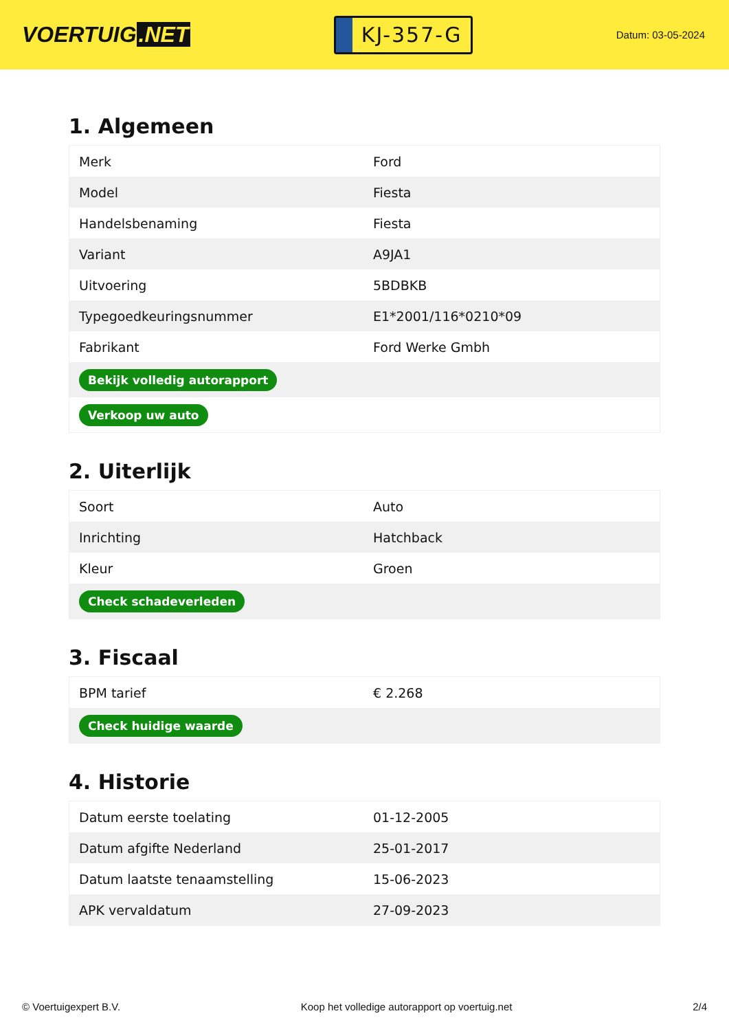VOERTUIG.NET
KJ-357-G
Datum: 03-05-2024
1. Algemeen
| Merk | Ford |
| Model | Fiesta |
| Handelsbenaming | Fiesta |
| Variant | A9JA1 |
| Uitvoering | 5BDBKB |
| Typegoedkeuringsnummer | E1*2001/116*0210*09 |
| Fabrikant | Ford Werke Gmbh |
| Bekijk volledig autorapport | |
| Verkoop uw auto | |
2. Uiterlijk
| Soort | Auto |
| Inrichting | Hatchback |
| Kleur | Groen |
| Check schadeverleden | |
3. Fiscaal
| BPM tarief | € 2.268 |
| Check huidige waarde | |
4. Historie
| Datum eerste toelating | 01-12-2005 |
| Datum afgifte Nederland | 25-01-2017 |
| Datum laatste tenaamstelling | 15-06-2023 |
| APK vervaldatum | 27-09-2023 |
© Voertuigexpert B.V. Koop het volledige autorapport op voertuig.net 2/4